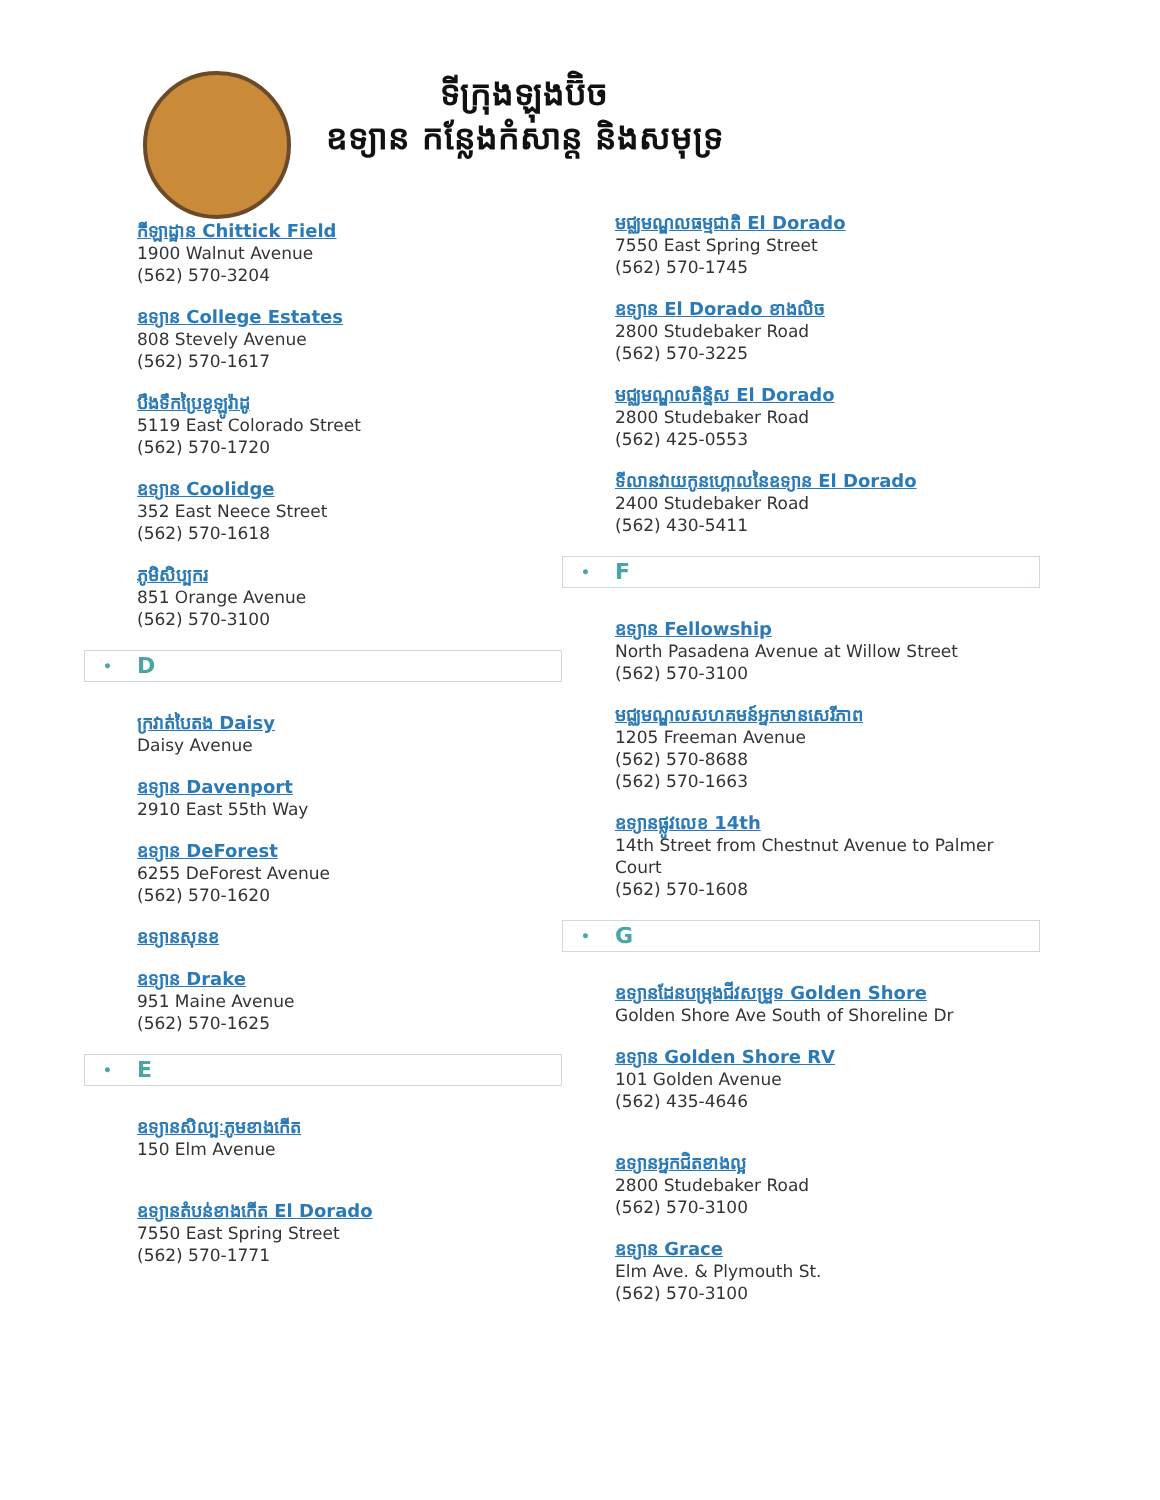ទីក្រុងឡុងប៊ិច
ឧទ្យាន កន្លែងកំសាន្ត និងសមុទ្រ
កីឡាដ្ឋាន Chittick Field
1900 Walnut Avenue
(562) 570-3204
ឧទ្យាន College Estates
808 Stevely Avenue
(562) 570-1617
បឹងទឹកប្រៃខូឡូរ៉ាដូ
5119 East Colorado Street
(562) 570-1720
ឧទ្យាន Coolidge
352 East Neece Street
(562) 570-1618
ភូមិសិប្បករ
851 Orange Avenue
(562) 570-3100
• D
ក្រវាត់បៃតង Daisy
Daisy Avenue
ឧទ្យាន Davenport
2910 East 55th Way
ឧទ្យាន DeForest
6255 DeForest Avenue
(562) 570-1620
ឧទ្យានសុនខ
ឧទ្យាន Drake
951 Maine Avenue
(562) 570-1625
• E
ឧទ្យានសិល្បៈភូមខាងកើត
150 Elm Avenue
ឧទ្យានតំបន់ខាងកើត El Dorado
7550 East Spring Street
(562) 570-1771
មជ្ឈមណ្ឌលធម្មជាតិ El Dorado
7550 East Spring Street
(562) 570-1745
ឧទ្យាន El Dorado ខាងលិច
2800 Studebaker Road
(562) 570-3225
មជ្ឈមណ្ឌលតិន្និស El Dorado
2800 Studebaker Road
(562) 425-0553
ទីលានវាយកូនហ្គោលនៃឧទ្យាន El Dorado
2400 Studebaker Road
(562) 430-5411
• F
ឧទ្យាន Fellowship
North Pasadena Avenue at Willow Street
(562) 570-3100
មជ្ឈមណ្ឌលសហគមន៍អ្នកមានសេរីភាព
1205 Freeman Avenue
(562) 570-8688
(562) 570-1663
ឧទ្យានផ្លូវលេខ 14th
14th Street from Chestnut Avenue to Palmer Court
(562) 570-1608
• G
ឧទ្យានដែនបម្រុងជីវសម្រួទ Golden Shore
Golden Shore Ave South of Shoreline Dr
ឧទ្យាន Golden Shore RV
101 Golden Avenue
(562) 435-4646
ឧទ្យានអ្នកជិតខាងល្អ
2800 Studebaker Road
(562) 570-3100
ឧទ្យាន Grace
Elm Ave. & Plymouth St.
(562) 570-3100